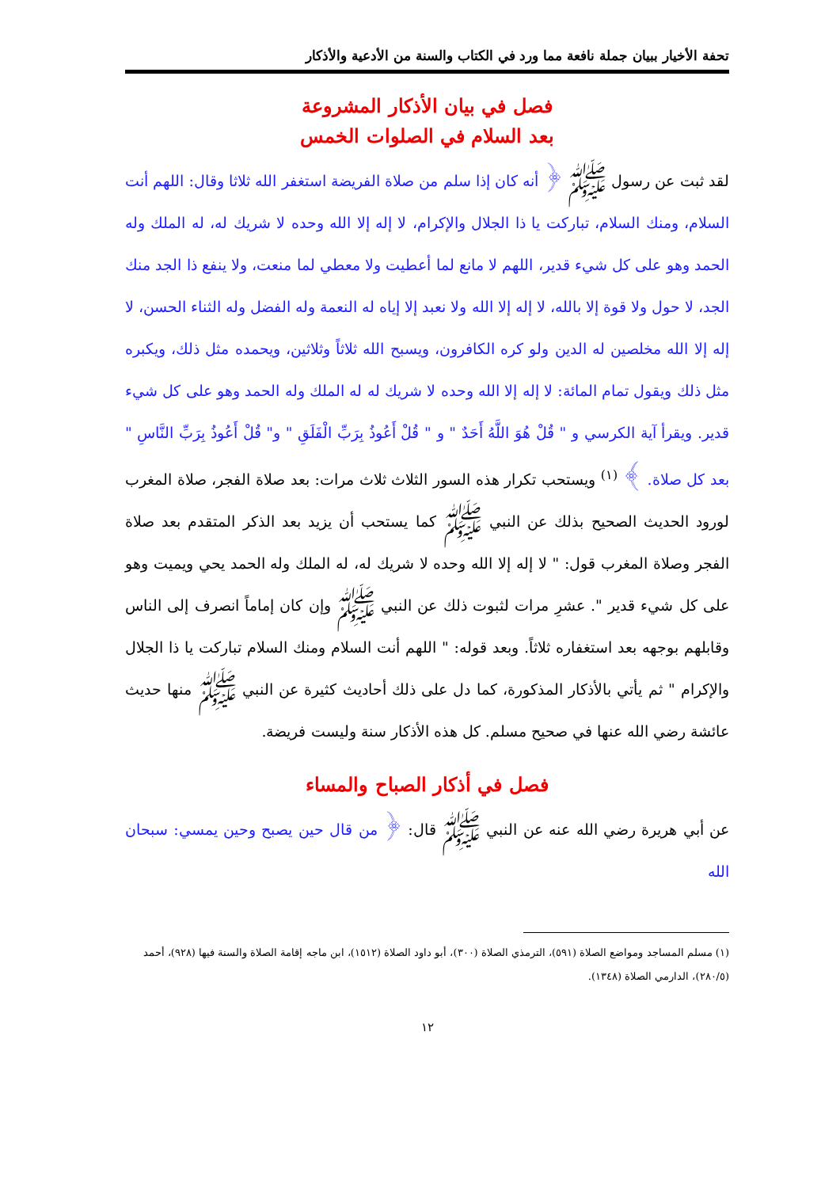تحفة الأخيار ببيان جملة نافعة مما ورد في الكتاب والسنة من الأدعية والأذكار
فصل في بيان الأذكار المشروعة
بعد السلام في الصلوات الخمس
لقد ثبت عن رسول ﷺ ﴿ أنه كان إذا سلم من صلاة الفريضة استغفر الله ثلاثا وقال: اللهم أنت السلام، ومنك السلام، تباركت يا ذا الجلال والإكرام، لا إله إلا الله وحده لا شريك له، له الملك وله الحمد وهو على كل شيء قدير، اللهم لا مانع لما أعطيت ولا معطي لما منعت، ولا ينفع ذا الجد منك الجد، لا حول ولا قوة إلا بالله، لا إله إلا الله ولا نعبد إلا إياه له النعمة وله الفضل وله الثناء الحسن، لا إله إلا الله مخلصين له الدين ولو كره الكافرون، ويسبح الله ثلاثاً وثلاثين، ويحمده مثل ذلك، ويكبره مثل ذلك ويقول تمام المائة: لا إله إلا الله وحده لا شريك له له الملك وله الحمد وهو على كل شيء قدير. ويقرأ آية الكرسي و " قُلْ هُوَ اللَّهُ أَحَدٌ " و " قُلْ أَعُوذُ بِرَبِّ الْفَلَقِ " و" قُلْ أَعُوذُ بِرَبِّ النَّاسِ " بعد كل صلاة. ﴾ <sup>(١)</sup> ويستحب تكرار هذه السور الثلاث ثلاث مرات: بعد صلاة الفجر، صلاة المغرب لورود الحديث الصحيح بذلك عن النبي ﷺ كما يستحب أن يزيد بعد الذكر المتقدم بعد صلاة الفجر وصلاة المغرب قول: " لا إله إلا الله وحده لا شريك له، له الملك وله الحمد يحي ويميت وهو على كل شيء قدير ". عشرِ مرات لثبوت ذلك عن النبي ﷺ وإن كان إماماً انصرف إلى الناس وقابلهم بوجهه بعد استغفاره ثلاثاً. وبعد قوله: " اللهم أنت السلام ومنك السلام تباركت يا ذا الجلال والإكرام " ثم يأتي بالأذكار المذكورة، كما دل على ذلك أحاديث كثيرة عن النبي ﷺ منها حديث عائشة رضي الله عنها في صحيح مسلم. كل هذه الأذكار سنة وليست فريضة.
فصل في أذكار الصباح والمساء
عن أبي هريرة رضي الله عنه عن النبي ﷺ قال: ﴿ من قال حين يصبح وحين يمسي: سبحان الله
(١) مسلم المساجد ومواضع الصلاة (٥٩١)، الترمذي الصلاة (٣٠٠)، أبو داود الصلاة (١٥١٢)، ابن ماجه إقامة الصلاة والسنة فيها (٩٢٨)، أحمد (٢٨٠/٥)، الدارمي الصلاة (١٣٤٨).
١٢